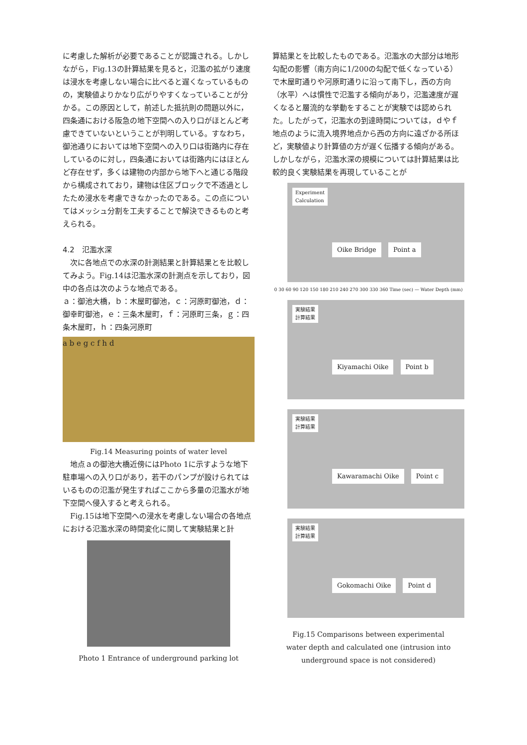に考慮した解析が必要であることが認識される。しかしながら，Fig.13の計算結果を見ると，氾濫の拡がり速度は浸水を考慮しない場合に比べると遅くなっているものの，実験値よりかなり広がりやすくなっていることが分かる。この原因として，前述した抵抗則の問題以外に，四条通における阪急の地下空間への入り口がほとんど考慮できていないということが判明している。すなわち，御池通りにおいては地下空間への入り口は街路内に存在しているのに対し，四条通においては街路内にはほとんど存在せず，多くは建物の内部から地下へと通じる階段から構成されており，建物は住区ブロックで不透過としたため浸水を考慮できなかったのである。この点についてはメッシュ分割を工夫することで解決できるものと考えられる。
4.2　氾濫水深
　次に各地点での水深の計測結果と計算結果とを比較してみよう。Fig.14は氾濫水深の計測点を示しており，図中の各点は次のような地点である。
ａ：御池大橋，ｂ：木屋町御池，ｃ：河原町御池，ｄ：御幸町御池，ｅ：三条木屋町，ｆ：河原町三条，ｇ：四条木屋町，ｈ：四条河原町
a b e g c f h d
Fig.14 Measuring points of water level
　地点ａの御池大橋近傍にはPhoto 1に示すような地下駐車場への入り口があり，若干のパンプが設けられてはいるものの氾濫が発生すればここから多量の氾濫水が地下空間へ侵入すると考えられる。
　Fig.15は地下空間への浸水を考慮しない場合の各地点における氾濫水深の時間変化に関して実験結果と計
Photo 1 Entrance of underground parking lot
算結果とを比較したものである。氾濫水の大部分は地形勾配の影響（南方向に1/200の勾配で低くなっている）で木屋町通りや河原町通りに沿って南下し，西の方向（水平）へは慣性で氾濫する傾向があり，氾濫速度が遅くなると層流的な挙動をすることが実験では認められた。したがって，氾濫水の到達時間については，ｄやｆ地点のように流入境界地点から西の方向に遠ざかる所ほど，実験値より計算値の方が遅く伝播する傾向がある。しかしながら，氾濫水深の規模については計算結果は比較的良く実験結果を再現していることが
Experiment
Calculation
Oike Bridge Point a
0 30 60 90 120 150 180 210 240 270 300 330 360 Time (sec) — Water Depth (mm)
実験結果
計算結果
Kiyamachi Oike Point b
実験結果
計算結果
Kawaramachi Oike Point c
実験結果
計算結果
Gokomachi Oike Point d
Fig.15 Comparisons between experimental
water depth and calculated one (intrusion into
underground space is not considered)